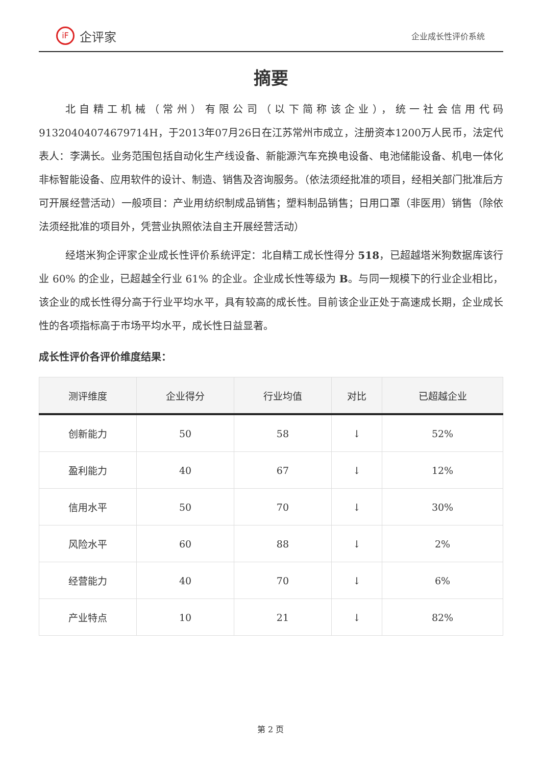iF 企评家
企业成长性评价系统
摘要
北自精工机械（常州）有限公司（以下简称该企业），统一社会信用代码91320404074679714H，于2013年07月26日在江苏常州市成立，注册资本1200万人民币，法定代表人：李满长。业务范围包括自动化生产线设备、新能源汽车充换电设备、电池储能设备、机电一体化非标智能设备、应用软件的设计、制造、销售及咨询服务。（依法须经批准的项目，经相关部门批准后方可开展经营活动）一般项目：产业用纺织制成品销售；塑料制品销售；日用口罩（非医用）销售（除依法须经批准的项目外，凭营业执照依法自主开展经营活动）
经塔米狗企评家企业成长性评价系统评定：北自精工成长性得分 518，已超越塔米狗数据库该行业 60% 的企业，已超越全行业 61% 的企业。企业成长性等级为 B。与同一规模下的行业企业相比，该企业的成长性得分高于行业平均水平，具有较高的成长性。目前该企业正处于高速成长期，企业成长性的各项指标高于市场平均水平，成长性日益显著。
成长性评价各评价维度结果：
| 测评维度 | 企业得分 | 行业均值 | 对比 | 已超越企业 |
| --- | --- | --- | --- | --- |
| 创新能力 | 50 | 58 | ↓ | 52% |
| 盈利能力 | 40 | 67 | ↓ | 12% |
| 信用水平 | 50 | 70 | ↓ | 30% |
| 风险水平 | 60 | 88 | ↓ | 2% |
| 经营能力 | 40 | 70 | ↓ | 6% |
| 产业特点 | 10 | 21 | ↓ | 82% |
第 2 页